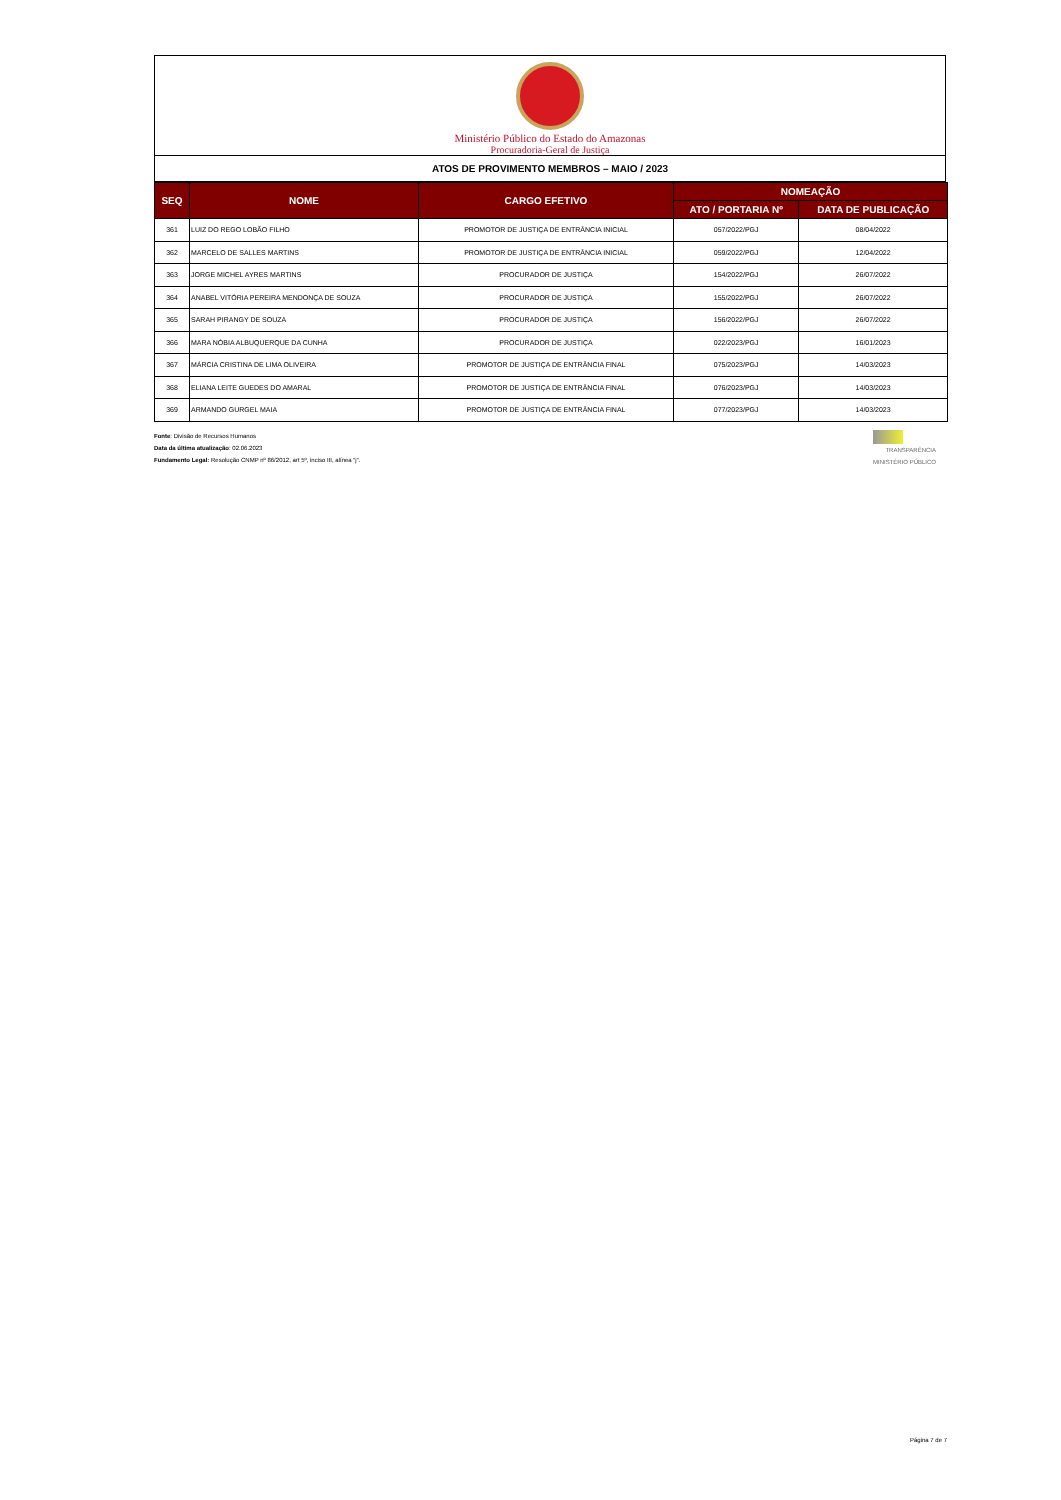Ministério Público do Estado do Amazonas
Procuradoria-Geral de Justiça
ATOS DE PROVIMENTO MEMBROS – MAIO / 2023
| SEQ | NOME | CARGO EFETIVO | NOMEAÇÃO | |
| --- | --- | --- | --- | --- |
| | | | ATO / PORTARIA Nº | DATA DE PUBLICAÇÃO |
| 361 | LUIZ DO REGO LOBÃO FILHO | PROMOTOR DE JUSTIÇA DE ENTRÂNCIA INICIAL | 057/2022/PGJ | 08/04/2022 |
| 362 | MARCELO DE SALLES MARTINS | PROMOTOR DE JUSTIÇA DE ENTRÂNCIA INICIAL | 059/2022/PGJ | 12/04/2022 |
| 363 | JORGE MICHEL AYRES MARTINS | PROCURADOR DE JUSTIÇA | 154/2022/PGJ | 26/07/2022 |
| 364 | ANABEL VITÓRIA PEREIRA MENDONÇA DE SOUZA | PROCURADOR DE JUSTIÇA | 155/2022/PGJ | 26/07/2022 |
| 365 | SARAH PIRANGY DE SOUZA | PROCURADOR DE JUSTIÇA | 156/2022/PGJ | 26/07/2022 |
| 366 | MARA NÓBIA ALBUQUERQUE DA CUNHA | PROCURADOR DE JUSTIÇA | 022/2023/PGJ | 16/01/2023 |
| 367 | MÁRCIA CRISTINA DE LIMA OLIVEIRA | PROMOTOR DE JUSTIÇA DE ENTRÂNCIA FINAL | 075/2023/PGJ | 14/03/2023 |
| 368 | ELIANA LEITE GUEDES DO AMARAL | PROMOTOR DE JUSTIÇA DE ENTRÂNCIA FINAL | 076/2023/PGJ | 14/03/2023 |
| 369 | ARMANDO GURGEL MAIA | PROMOTOR DE JUSTIÇA DE ENTRÂNCIA FINAL | 077/2023/PGJ | 14/03/2023 |
Fonte: Divisão de Recursos Humanos
Data da última atualização: 02.06.2023
Fundamento Legal: Resolução CNMP nº 86/2012, art 5º, inciso III, alínea “j”.
TRANSPARÊNCIA
MINISTÉRIO PÚBLICO
Página 7 de 7